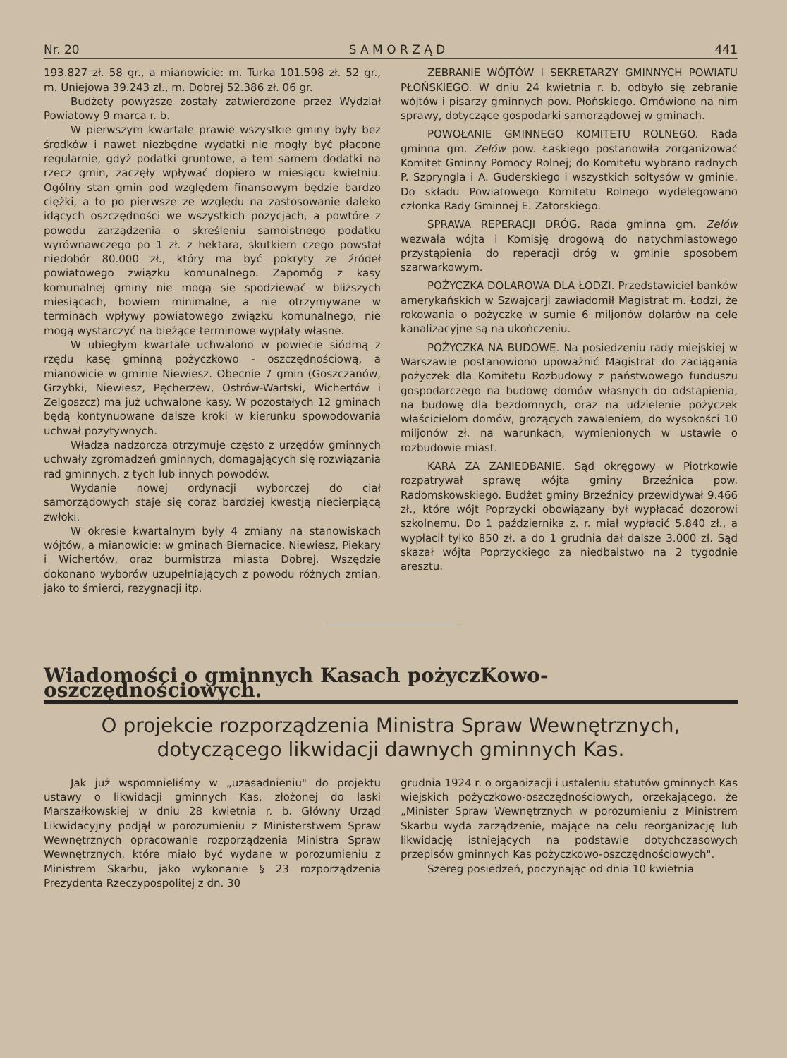Nr. 20 S A M O R Z Ą D 441
193.827 zł. 58 gr., a mianowicie: m. Turka 101.598 zł. 52 gr., m. Uniejowa 39.243 zł., m. Dobrej 52.386 zł. 06 gr.
Budżety powyższe zostały zatwierdzone przez Wydział Powiatowy 9 marca r. b.
W pierwszym kwartale prawie wszystkie gminy były bez środków i nawet niezbędne wydatki nie mogły być płacone regularnie, gdyż podatki gruntowe, a tem samem dodatki na rzecz gmin, zaczęły wpływać dopiero w miesiącu kwietniu. Ogólny stan gmin pod względem finansowym będzie bardzo ciężki, a to po pierwsze ze względu na zastosowanie daleko idących oszczędności we wszystkich pozycjach, a powtóre z powodu zarządzenia o skreśleniu samoistnego podatku wyrównawczego po 1 zł. z hektara, skutkiem czego powstał niedobór 80.000 zł., który ma być pokryty ze źródeł powiatowego związku komunalnego. Zapomóg z kasy komunalnej gminy nie mogą się spodziewać w bliższych miesiącach, bowiem minimalne, a nie otrzymywane w terminach wpływy powiatowego związku komunalnego, nie mogą wystarczyć na bieżące terminowe wypłaty własne.
W ubiegłym kwartale uchwalono w powiecie siódmą z rzędu kasę gminną pożyczkowo - oszczędnościową, a mianowicie w gminie Niewiesz. Obecnie 7 gmin (Goszczanów, Grzybki, Niewiesz, Pęcherzew, Ostrów-Wartski, Wichertów i Zelgoszcz) ma już uchwalone kasy. W pozostałych 12 gminach będą kontynuowane dalsze kroki w kierunku spowodowania uchwał pozytywnych.
Władza nadzorcza otrzymuje często z urzędów gminnych uchwały zgromadzeń gminnych, domagających się rozwiązania rad gminnych, z tych lub innych powodów.
Wydanie nowej ordynacji wyborczej do ciał samorządowych staje się coraz bardziej kwestją niecierpiącą zwłoki.
W okresie kwartalnym były 4 zmiany na stanowiskach wójtów, a mianowicie: w gminach Biernacice, Niewiesz, Piekary i Wichertów, oraz burmistrza miasta Dobrej. Wszędzie dokonano wyborów uzupełniających z powodu różnych zmian, jako to śmierci, rezygnacji itp.
ZEBRANIE WÓJTÓW I SEKRETARZY GMINNYCH POWIATU PŁOŃSKIEGO. W dniu 24 kwietnia r. b. odbyło się zebranie wójtów i pisarzy gminnych pow. Płońskiego. Omówiono na nim sprawy, dotyczące gospodarki samorządowej w gminach.
POWOŁANIE GMINNEGO KOMITETU ROLNEGO. Rada gminna gm. Zelów pow. Łaskiego postanowiła zorganizować Komitet Gminny Pomocy Rolnej; do Komitetu wybrano radnych P. Szpryngla i A. Guderskiego i wszystkich sołtysów w gminie. Do składu Powiatowego Komitetu Rolnego wydelegowano członka Rady Gminnej E. Zatorskiego.
SPRAWA REPERACJI DRÓG. Rada gminna gm. Zelów wezwała wójta i Komisję drogową do natychmiastowego przystąpienia do reperacji dróg w gminie sposobem szarwarkowym.
POŻYCZKA DOLAROWA DLA ŁODZI. Przedstawiciel banków amerykańskich w Szwajcarji zawiadomił Magistrat m. Łodzi, że rokowania o pożyczkę w sumie 6 miljonów dolarów na cele kanalizacyjne są na ukończeniu.
POŻYCZKA NA BUDOWĘ. Na posiedzeniu rady miejskiej w Warszawie postanowiono upoważnić Magistrat do zaciągania pożyczek dla Komitetu Rozbudowy z państwowego funduszu gospodarczego na budowę domów własnych do odstąpienia, na budowę dla bezdomnych, oraz na udzielenie pożyczek właścicielom domów, grożących zawaleniem, do wysokości 10 miljonów zł. na warunkach, wymienionych w ustawie o rozbudowie miast.
KARA ZA ZANIEDBANIE. Sąd okręgowy w Piotrkowie rozpatrywał sprawę wójta gminy Brzeźnica pow. Radomskowskiego. Budżet gminy Brzeźnicy przewidywał 9.466 zł., które wójt Poprzycki obowiązany był wypłacać dozorowi szkolnemu. Do 1 października z. r. miał wypłacić 5.840 zł., a wypłacił tylko 850 zł. a do 1 grudnia dał dalsze 3.000 zł. Sąd skazał wójta Poprzyckiego za niedbalstwo na 2 tygodnie aresztu.
Wiadomości o gminnych Kasach pożyczKowo-oszczędnościowych.
O projekcie rozporządzenia Ministra Spraw Wewnętrznych, dotyczącego likwidacji dawnych gminnych Kas.
Jak już wspomnieliśmy w „uzasadnieniu" do projektu ustawy o likwidacji gminnych Kas, złożonej do laski Marszałkowskiej w dniu 28 kwietnia r. b. Główny Urząd Likwidacyjny podjął w porozumieniu z Ministerstwem Spraw Wewnętrznych opracowanie rozporządzenia Ministra Spraw Wewnętrznych, które miało być wydane w porozumieniu z Ministrem Skarbu, jako wykonanie § 23 rozporządzenia Prezydenta Rzeczypospolitej z dn. 30
grudnia 1924 r. o organizacji i ustaleniu statutów gminnych Kas wiejskich pożyczkowo-oszczędnościowych, orzekającego, że „Minister Spraw Wewnętrznych w porozumieniu z Ministrem Skarbu wyda zarządzenie, mające na celu reorganizację lub likwidację istniejących na podstawie dotychczasowych przepisów gminnych Kas pożyczkowo-oszczędnościowych".
Szereg posiedzeń, poczynając od dnia 10 kwietnia